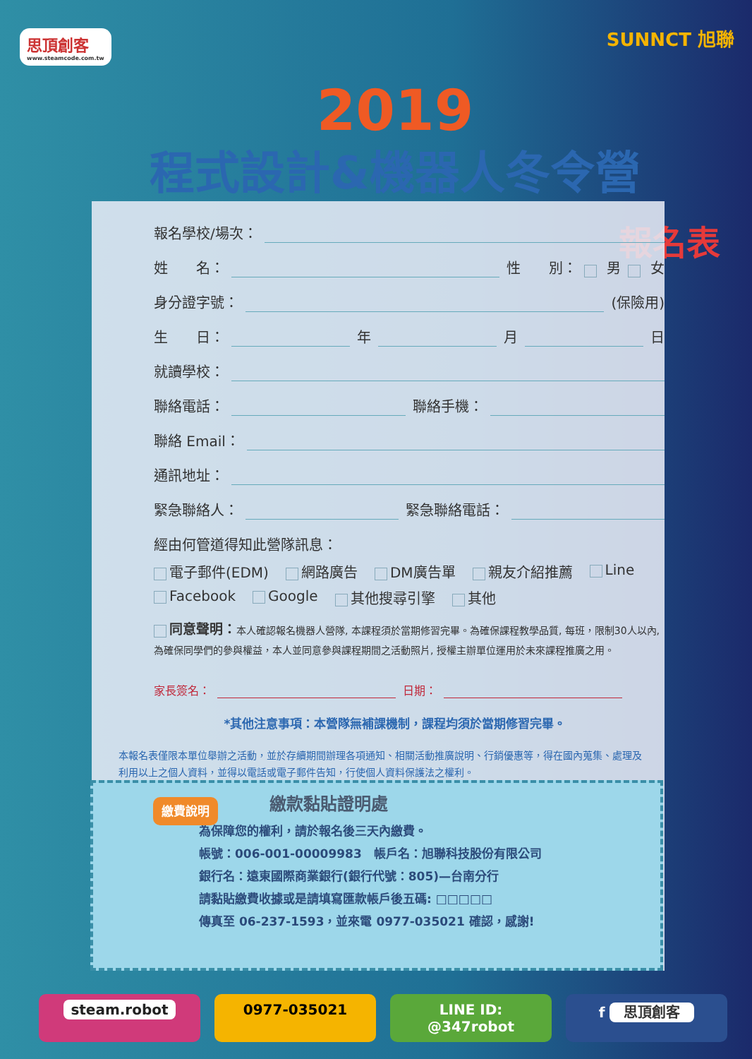思頂創客
www.steamcode.com.tw
SUNNCT 旭聯
2019
程式設計&機器人冬令營
報名表
報名學校/場次：
姓　　名： 性　　別： 男 女
身分證字號： (保險用)
生　　日： 年 月 日
就讀學校：
聯絡電話： 聯絡手機：
聯絡 Email：
通訊地址：
緊急聯絡人： 緊急聯絡電話：
經由何管道得知此營隊訊息：
電子郵件(EDM) 網路廣告 DM廣告單 親友介紹推薦 Line Facebook Google 其他搜尋引擎 其他
同意聲明：本人確認報名機器人營隊, 本課程須於當期修習完畢。為確保課程教學品質, 每班，限制30人以內, 為確保同學們的參與權益，本人並同意參與課程期間之活動照片, 授權主辦單位運用於未來課程推廣之用。
家長簽名： 日期：
*其他注意事項：本營隊無補課機制，課程均須於當期修習完畢。
本報名表僅限本單位舉辦之活動，並於存續期間辦理各項通知、相關活動推廣說明、行銷優惠等，得在國內蒐集、處理及利用以上之個人資料，並得以電話或電子郵件告知，行使個人資料保護法之權利。
繳費說明
繳款黏貼證明處
為保障您的權利，請於報名後三天內繳費。
帳號：006-001-00009983　帳戶名：旭聯科技股份有限公司
銀行名：遠東國際商業銀行(銀行代號：805)—台南分行
請黏貼繳費收據或是請填寫匯款帳戶後五碼: □□□□□
傳真至 06-237-1593，並來電 0977-035021 確認，感謝!
steam.robot 0977-035021 LINE ID: @347robot f 思頂創客